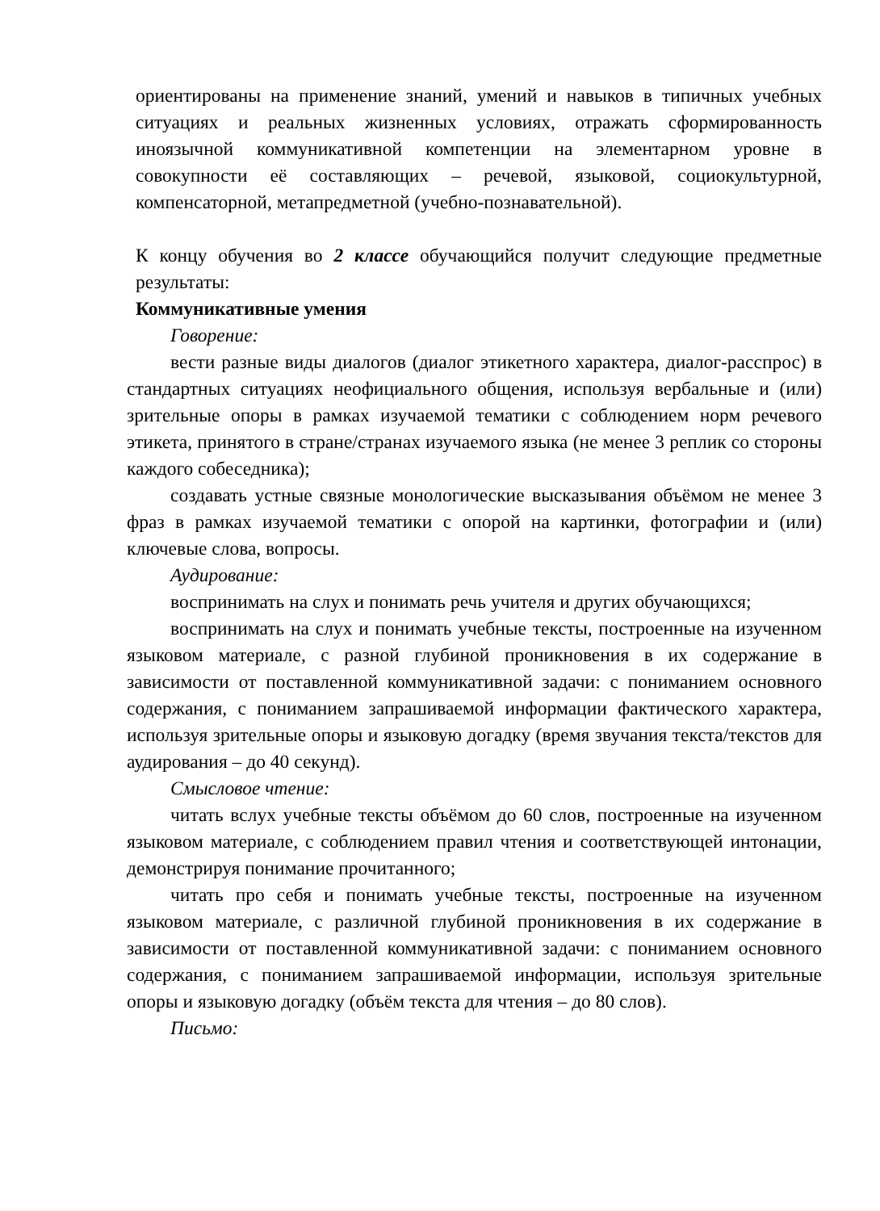ориентированы на применение знаний, умений и навыков в типичных учебных ситуациях и реальных жизненных условиях, отражать сформированность иноязычной коммуникативной компетенции на элементарном уровне в совокупности её составляющих – речевой, языковой, социокультурной, компенсаторной, метапредметной (учебно-познавательной).
К концу обучения во 2 классе обучающийся получит следующие предметные результаты:
Коммуникативные умения
Говорение:
вести разные виды диалогов (диалог этикетного характера, диалог-расспрос) в стандартных ситуациях неофициального общения, используя вербальные и (или) зрительные опоры в рамках изучаемой тематики с соблюдением норм речевого этикета, принятого в стране/странах изучаемого языка (не менее 3 реплик со стороны каждого собеседника);
создавать устные связные монологические высказывания объёмом не менее 3 фраз в рамках изучаемой тематики с опорой на картинки, фотографии и (или) ключевые слова, вопросы.
Аудирование:
воспринимать на слух и понимать речь учителя и других обучающихся;
воспринимать на слух и понимать учебные тексты, построенные на изученном языковом материале, с разной глубиной проникновения в их содержание в зависимости от поставленной коммуникативной задачи: с пониманием основного содержания, с пониманием запрашиваемой информации фактического характера, используя зрительные опоры и языковую догадку (время звучания текста/текстов для аудирования – до 40 секунд).
Смысловое чтение:
читать вслух учебные тексты объёмом до 60 слов, построенные на изученном языковом материале, с соблюдением правил чтения и соответствующей интонации, демонстрируя понимание прочитанного;
читать про себя и понимать учебные тексты, построенные на изученном языковом материале, с различной глубиной проникновения в их содержание в зависимости от поставленной коммуникативной задачи: с пониманием основного содержания, с пониманием запрашиваемой информации, используя зрительные опоры и языковую догадку (объём текста для чтения – до 80 слов).
Письмо: